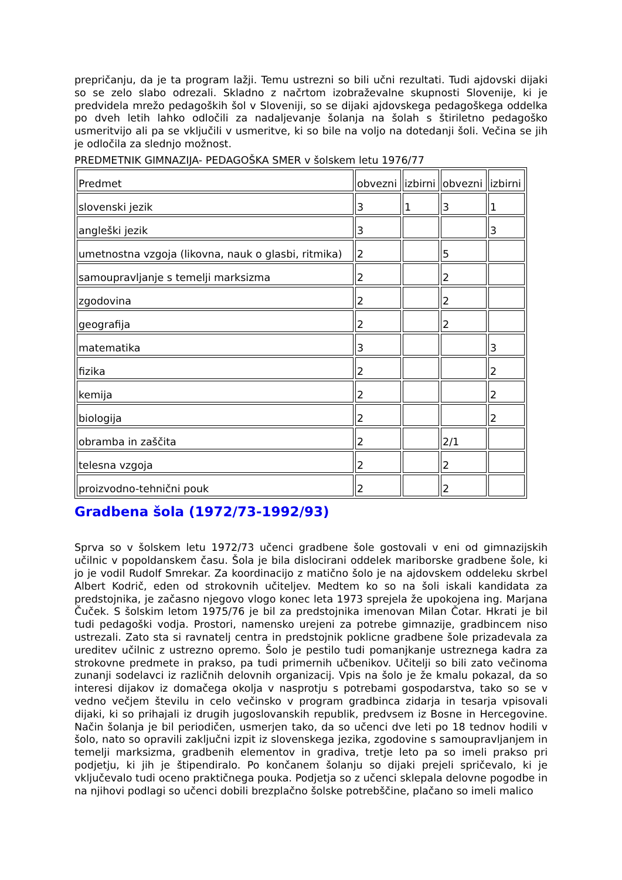prepričanju, da je ta program lažji. Temu ustrezni so bili učni rezultati. Tudi ajdovski dijaki so se zelo slabo odrezali. Skladno z načrtom izobraževalne skupnosti Slovenije, ki je predvidela mrežo pedagoških šol v Sloveniji, so se dijaki ajdovskega pedagoškega oddelka po dveh letih lahko odločili za nadaljevanje šolanja na šolah s štiriletno pedagoško usmeritvijo ali pa se vključili v usmeritve, ki so bile na voljo na dotedanji šoli. Večina se jih je odločila za slednjo možnost.
PREDMETNIK GIMNAZIJA- PEDAGOŠKA SMER v šolskem letu 1976/77
| Predmet | obvezni | izbirni | obvezni | izbirni |
| slovenski jezik | 3 | 1 | 3 | 1 |
| angleški jezik | 3 | | | 3 |
| umetnostna vzgoja (likovna, nauk o glasbi, ritmika) | 2 | | 5 | |
| samoupravljanje s temelji marksizma | 2 | | 2 | |
| zgodovina | 2 | | 2 | |
| geografija | 2 | | 2 | |
| matematika | 3 | | | 3 |
| fizika | 2 | | | 2 |
| kemija | 2 | | | 2 |
| biologija | 2 | | | 2 |
| obramba in zaščita | 2 | | 2/1 | |
| telesna vzgoja | 2 | | 2 | |
| proizvodno-tehnični pouk | 2 | | 2 | |
Gradbena šola (1972/73-1992/93)
Sprva so v šolskem letu 1972/73 učenci gradbene šole gostovali v eni od gimnazijskih učilnic v popoldanskem času. Šola je bila dislocirani oddelek mariborske gradbene šole, ki jo je vodil Rudolf Smrekar. Za koordinacijo z matično šolo je na ajdovskem oddeleku skrbel Albert Kodrič, eden od strokovnih učiteljev. Medtem ko so na šoli iskali kandidata za predstojnika, je začasno njegovo vlogo konec leta 1973 sprejela že upokojena ing. Marjana Čuček. S šolskim letom 1975/76 je bil za predstojnika imenovan Milan Čotar. Hkrati je bil tudi pedagoški vodja. Prostori, namensko urejeni za potrebe gimnazije, gradbincem niso ustrezali. Zato sta si ravnatelj centra in predstojnik poklicne gradbene šole prizadevala za ureditev učilnic z ustrezno opremo. Šolo je pestilo tudi pomanjkanje ustreznega kadra za strokovne predmete in prakso, pa tudi primernih učbenikov. Učitelji so bili zato večinoma zunanji sodelavci iz različnih delovnih organizacij. Vpis na šolo je že kmalu pokazal, da so interesi dijakov iz domačega okolja v nasprotju s potrebami gospodarstva, tako so se v vedno večjem številu in celo večinsko v program gradbinca zidarja in tesarja vpisovali dijaki, ki so prihajali iz drugih jugoslovanskih republik, predvsem iz Bosne in Hercegovine. Način šolanja je bil periodičen, usmerjen tako, da so učenci dve leti po 18 tednov hodili v šolo, nato so opravili zaključni izpit iz slovenskega jezika, zgodovine s samoupravljanjem in temelji marksizma, gradbenih elementov in gradiva, tretje leto pa so imeli prakso pri podjetju, ki jih je štipendiralo. Po končanem šolanju so dijaki prejeli spričevalo, ki je vključevalo tudi oceno praktičnega pouka. Podjetja so z učenci sklepala delovne pogodbe in na njihovi podlagi so učenci dobili brezplačno šolske potrebščine, plačano so imeli malico